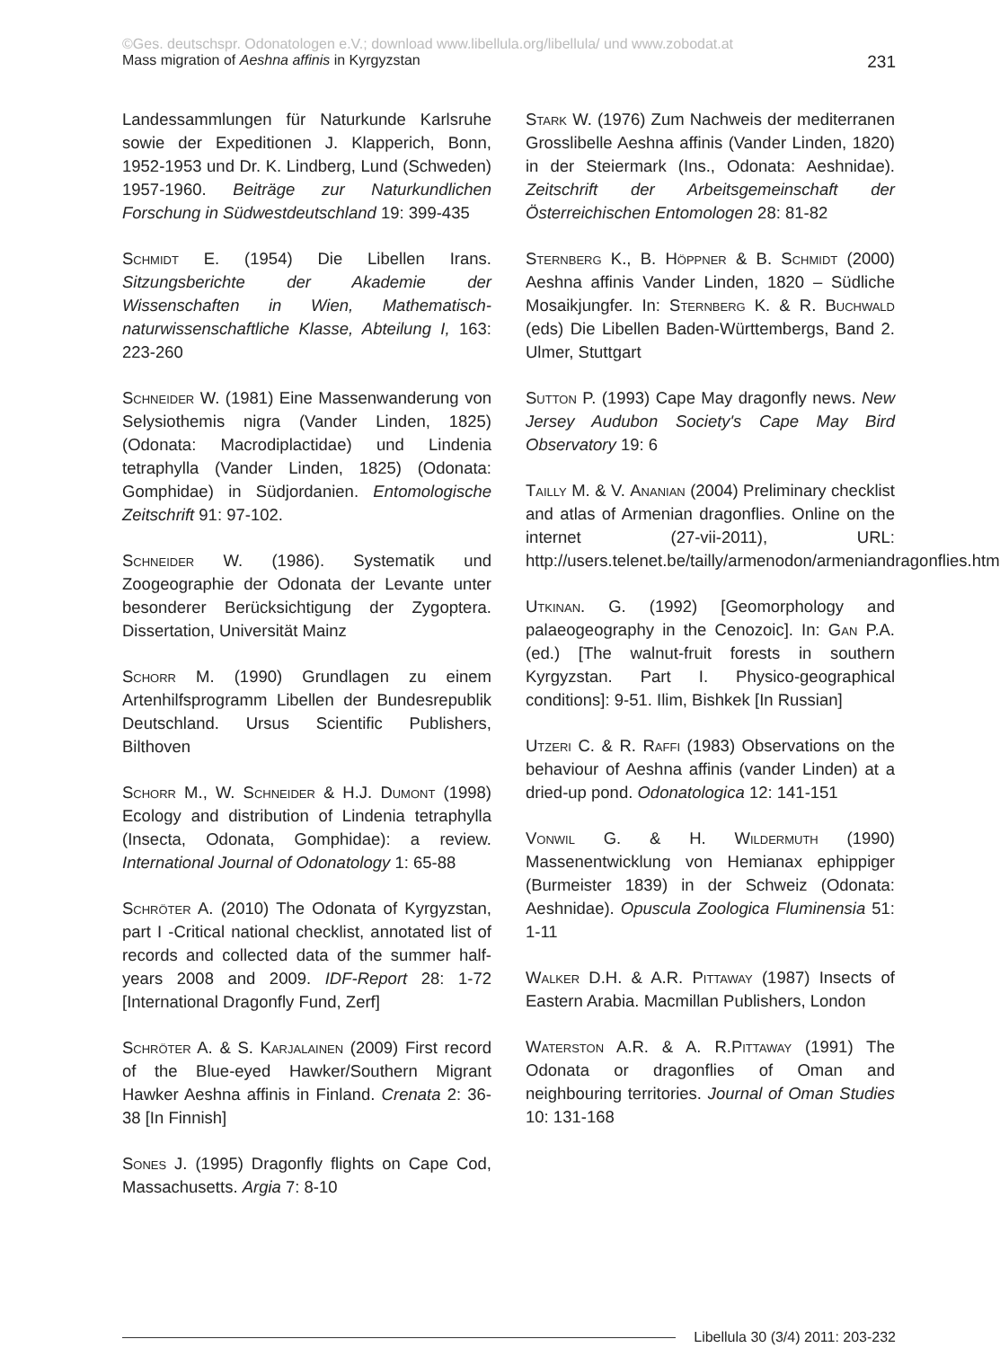©Ges. deutschspr. Odonatologen e.V.; download www.libellula.org/libellula/ und www.zobodat.at
Mass migration of Aeshna affinis in Kyrgyzstan 231
Landessammlungen für Naturkunde Karlsruhe sowie der Expeditionen J. Klapperich, Bonn, 1952-1953 und Dr. K. Lindberg, Lund (Schweden) 1957-1960. Beiträge zur Naturkundlichen Forschung in Südwestdeutschland 19: 399-435
Schmidt E. (1954) Die Libellen Irans. Sitzungsberichte der Akademie der Wissenschaften in Wien, Mathematisch-naturwissenschaftliche Klasse, Abteilung I, 163: 223-260
Schneider W. (1981) Eine Massenwanderung von Selysiothemis nigra (Vander Linden, 1825) (Odonata: Macrodiplactidae) und Lindenia tetraphylla (Vander Linden, 1825) (Odonata: Gomphidae) in Südjordanien. Entomologische Zeitschrift 91: 97-102.
Schneider W. (1986). Systematik und Zoogeographie der Odonata der Levante unter besonderer Berücksichtigung der Zygoptera. Dissertation, Universität Mainz
Schorr M. (1990) Grundlagen zu einem Artenhilfsprogramm Libellen der Bundesrepublik Deutschland. Ursus Scientific Publishers, Bilthoven
Schorr M., W. Schneider & H.J. Dumont (1998) Ecology and distribution of Lindenia tetraphylla (Insecta, Odonata, Gomphidae): a review. International Journal of Odonatology 1: 65-88
Schröter A. (2010) The Odonata of Kyrgyzstan, part I -Critical national checklist, annotated list of records and collected data of the summer half-years 2008 and 2009. IDF-Report 28: 1-72 [International Dragonfly Fund, Zerf]
Schröter A. & S. Karjalainen (2009) First record of the Blue-eyed Hawker/Southern Migrant Hawker Aeshna affinis in Finland. Crenata 2: 36-38 [In Finnish]
Sones J. (1995) Dragonfly flights on Cape Cod, Massachusetts. Argia 7: 8-10
Stark W. (1976) Zum Nachweis der mediterranen Grosslibelle Aeshna affinis (Vander Linden, 1820) in der Steiermark (Ins., Odonata: Aeshnidae). Zeitschrift der Arbeitsgemeinschaft der Österreichischen Entomologen 28: 81-82
Sternberg K., B. Höppner & B. Schmidt (2000) Aeshna affinis Vander Linden, 1820 – Südliche Mosaikjungfer. In: Sternberg K. & R. Buchwald (eds) Die Libellen Baden-Württembergs, Band 2. Ulmer, Stuttgart
Sutton P. (1993) Cape May dragonfly news. New Jersey Audubon Society's Cape May Bird Observatory 19: 6
Tailly M. & V. Ananian (2004) Preliminary checklist and atlas of Armenian dragonflies. Online on the internet (27-vii-2011), URL: http://users.telenet.be/tailly/armenodon/armeniandragonflies.htm
Utkinan. G. (1992) [Geomorphology and palaeogeography in the Cenozoic]. In: Gan P.A. (ed.) [The walnut-fruit forests in southern Kyrgyzstan. Part I. Physico-geographical conditions]: 9-51. Ilim, Bishkek [In Russian]
Utzeri C. & R. Raffi (1983) Observations on the behaviour of Aeshna affinis (vander Linden) at a dried-up pond. Odonatologica 12: 141-151
Vonwil G. & H. Wildermuth (1990) Massenentwicklung von Hemianax ephippiger (Burmeister 1839) in der Schweiz (Odonata: Aeshnidae). Opuscula Zoologica Fluminensia 51: 1-11
Walker D.H. & A.R. Pittaway (1987) Insects of Eastern Arabia. Macmillan Publishers, London
Waterston A.R. & A. R.Pittaway (1991) The Odonata or dragonflies of Oman and neighbouring territories. Journal of Oman Studies 10: 131-168
Libellula 30 (3/4) 2011: 203-232